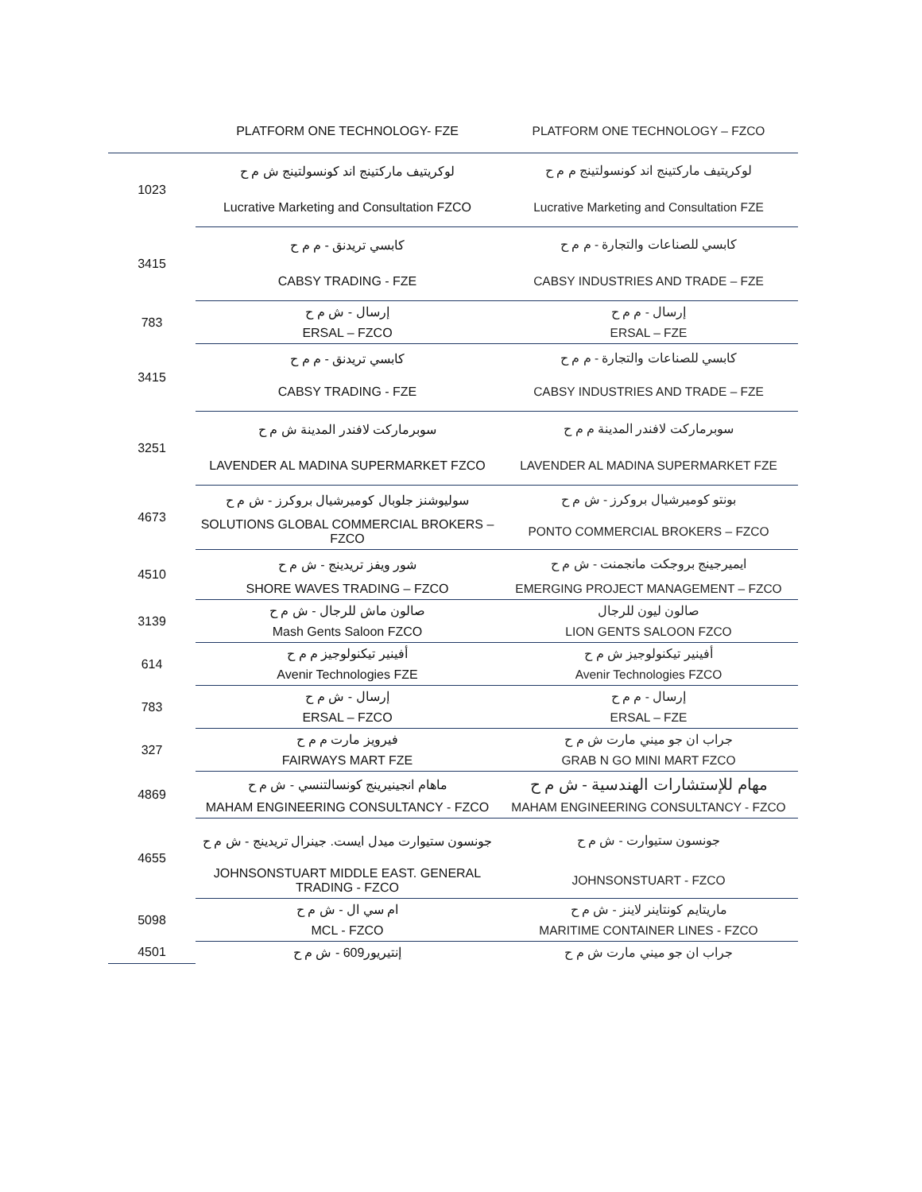| | PLATFORM ONE TECHNOLOGY- FZE | PLATFORM ONE TECHNOLOGY – FZCO |
| 1023 | لوكريتيف ماركتينج اند كونسولتينج ش م ح | لوكريتيف ماركتينج اند كونسولتينج م م ح |
| | Lucrative Marketing and Consultation FZCO | Lucrative Marketing and Consultation FZE |
| 3415 | كابسي تريدنق - م م ح | كابسي للصناعات والتجارة - م م ح |
| | CABSY TRADING - FZE | CABSY INDUSTRIES AND TRADE – FZE |
| 783 | إرسال - ش م ح | إرسال - م م ح |
| | ERSAL – FZCO | ERSAL – FZE |
| 3415 | كابسي تريدنق - م م ح | كابسي للصناعات والتجارة - م م ح |
| | CABSY TRADING - FZE | CABSY INDUSTRIES AND TRADE – FZE |
| 3251 | سوبرماركت لافندر المدينة ش م ح | سوبرماركت لافندر المدينة م م ح |
| | LAVENDER AL MADINA SUPERMARKET FZCO | LAVENDER AL MADINA SUPERMARKET FZE |
| 4673 | سوليوشنز جلوبال كوميرشيال بروكرز - ش م ح | بونتو كوميرشيال بروكرز - ش م ح |
| | SOLUTIONS GLOBAL COMMERCIAL BROKERS – FZCO | PONTO COMMERCIAL BROKERS – FZCO |
| 4510 | شور ويفز تريدينج - ش م ح | ايميرجينج بروجكت مانجمنت - ش م ح |
| | SHORE WAVES TRADING – FZCO | EMERGING PROJECT MANAGEMENT – FZCO |
| 3139 | صالون ماش للرجال - ش م ح | صالون ليون للرجال |
| | Mash Gents Saloon FZCO | LION GENTS SALOON FZCO |
| 614 | أفينير تيكنولوجيز م م ح | أفينير تيكنولوجيز ش م ح |
| | Avenir Technologies FZE | Avenir Technologies FZCO |
| 783 | إرسال - ش م ح | إرسال - م م ح |
| | ERSAL – FZCO | ERSAL – FZE |
| 327 | فيرويز مارت م م ح | جراب ان جو ميني مارت ش م ح |
| | FAIRWAYS MART FZE | GRAB N GO MINI MART FZCO |
| 4869 | ماهام انجينيرينج كونسالتنسي - ش م ح | مهام للإستشارات الهندسية - ش م ح |
| | MAHAM ENGINEERING CONSULTANCY - FZCO | MAHAM ENGINEERING CONSULTANCY - FZCO |
| 4655 | جونسون ستيوارت ميدل ايست. جينرال تريدينج - ش م ح | جونسون ستيوارت - ش م ح |
| | JOHNSONSTUART MIDDLE EAST. GENERAL TRADING - FZCO | JOHNSONSTUART - FZCO |
| 5098 | ام سي ال - ش م ح | ماريتايم كونتاينر لاينز - ش م ح |
| | MCL - FZCO | MARITIME CONTAINER LINES - FZCO |
| 4501 | إنتيريور609 - ش م ح | جراب ان جو ميني مارت ش م ح |